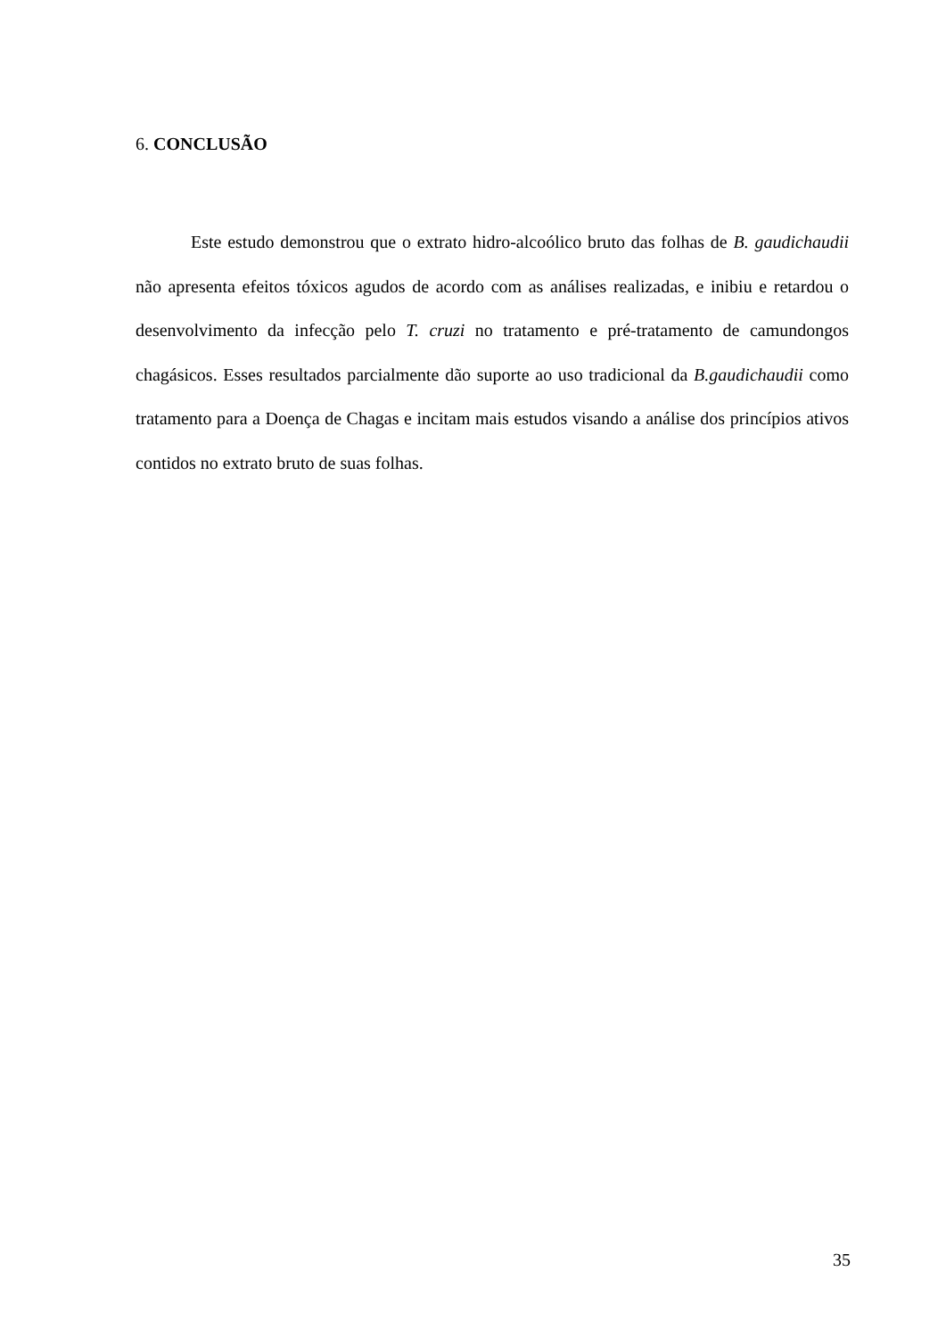6. CONCLUSÃO
Este estudo demonstrou que o extrato hidro-alcoólico bruto das folhas de B. gaudichaudii não apresenta efeitos tóxicos agudos de acordo com as análises realizadas, e inibiu e retardou o desenvolvimento da infecção pelo T. cruzi no tratamento e pré-tratamento de camundongos chagásicos. Esses resultados parcialmente dão suporte ao uso tradicional da B.gaudichaudii como tratamento para a Doença de Chagas e incitam mais estudos visando a análise dos princípios ativos contidos no extrato bruto de suas folhas.
35